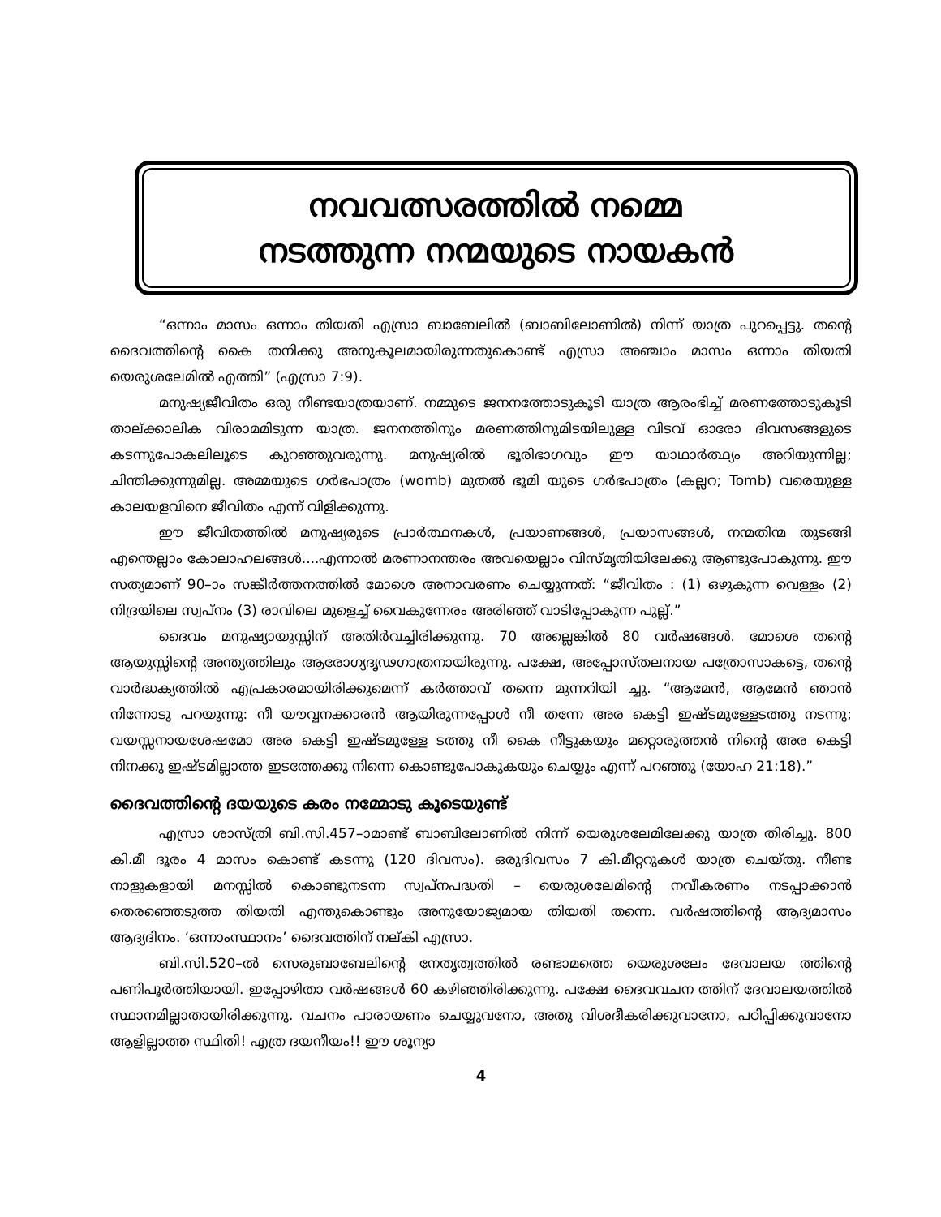നവവത്സരത്തിൽ നമ്മെ
നടത്തുന്ന നന്മയുടെ നായകൻ
“ഒന്നാം മാസം ഒന്നാം തിയതി എസ്രാ ബാബേലിൽ (ബാബിലോണിൽ) നിന്ന് യാത്ര പുറപ്പെട്ടു. തന്റെ ദൈവത്തിന്റെ കൈ തനിക്കു അനുകൂലമായിരുന്നതുകൊണ്ട് എസ്രാ അഞ്ചാം മാസം ഒന്നാം തിയതി യെരുശലേമിൽ എത്തി” (എസ്രാ 7:9).
മനുഷ്യജീവിതം ഒരു നീണ്ടയാത്രയാണ്. നമ്മുടെ ജനനത്തോടുകൂടി യാത്ര ആരംഭിച്ച് മരണത്തോടുകൂടി താല്ക്കാലിക വിരാമമിടുന്ന യാത്ര. ജനനത്തിനും മരണത്തിനുമിടയിലുള്ള വിടവ് ഓരോ ദിവസങ്ങളുടെ കടന്നുപോകലിലൂടെ കുറഞ്ഞുവരുന്നു. മനുഷ്യരിൽ ഭൂരിഭാഗവും ഈ യാഥാർത്ഥ്യം അറിയുന്നില്ല; ചിന്തിക്കുന്നുമില്ല. അമ്മയുടെ ഗർഭപാത്രം (womb) മുതൽ ഭൂമി യുടെ ഗർഭപാത്രം (കല്ലറ; Tomb) വരെയുള്ള കാലയളവിനെ ജീവിതം എന്ന് വിളിക്കുന്നു.
ഈ ജീവിതത്തിൽ മനുഷ്യരുടെ പ്രാർത്ഥനകൾ, പ്രയാണങ്ങൾ, പ്രയാസങ്ങൾ, നന്മതിന്മ തുടങ്ങി എന്തെല്ലാം കോലാഹലങ്ങൾ....എന്നാൽ മരണാനന്തരം അവയെല്ലാം വിസ്മൃതിയിലേക്കു ആണ്ടുപോകുന്നു. ഈ സത്യമാണ് 90–ാം സങ്കീർത്തനത്തിൽ മോശെ അനാവരണം ചെയ്യുന്നത്: “ജീവിതം : (1) ഒഴുകുന്ന വെള്ളം (2) നിദ്രയിലെ സ്വപ്നം (3) രാവിലെ മുളെച്ച് വൈകുന്നേരം അരിഞ്ഞ് വാടിപ്പോകുന്ന പുല്ല്.”
ദൈവം മനുഷ്യായുസ്സിന് അതിർവച്ചിരിക്കുന്നു. 70 അല്ലെങ്കിൽ 80 വർഷങ്ങൾ. മോശെ തന്റെ ആയുസ്സിന്റെ അന്ത്യത്തിലും ആരോഗ്യദൃഢഗാത്രനായിരുന്നു. പക്ഷേ, അപ്പോസ്തലനായ പത്രോസാകട്ടെ, തന്റെ വാർദ്ധക്യത്തിൽ എപ്രകാരമായിരിക്കുമെന്ന് കർത്താവ് തന്നെ മുന്നറിയി ച്ചു. “ആമേൻ, ആമേൻ ഞാൻ നിന്നോടു പറയുന്നു: നീ യൗവ്വനക്കാരൻ ആയിരുന്നപ്പോൾ നീ തന്നേ അര കെട്ടി ഇഷ്ടമുള്ളേടത്തു നടന്നു; വയസ്സനായശേഷമോ അര കെട്ടി ഇഷ്ടമുള്ളേ ടത്തു നീ കൈ നീട്ടുകയും മറ്റൊരുത്തൻ നിന്റെ അര കെട്ടി നിനക്കു ഇഷ്ടമില്ലാത്ത ഇടത്തേക്കു നിന്നെ കൊണ്ടുപോകുകയും ചെയ്യും എന്ന് പറഞ്ഞു (യോഹ 21:18).”
ദൈവത്തിന്റെ ദയയുടെ കരം നമ്മോടു കൂടെയുണ്ട്
എസ്രാ ശാസ്ത്രി ബി.സി.457–ാമാണ്ട് ബാബിലോണിൽ നിന്ന് യെരുശലേമിലേക്കു യാത്ര തിരിച്ചു. 800 കി.മീ ദൂരം 4 മാസം കൊണ്ട് കടന്നു (120 ദിവസം). ഒരുദിവസം 7 കി.മീറ്ററുകൾ യാത്ര ചെയ്തു. നീണ്ട നാളുകളായി മനസ്സിൽ കൊണ്ടുനടന്ന സ്വപ്നപദ്ധതി – യെരുശലേമിന്റെ നവീകരണം നടപ്പാക്കാൻ തെരഞ്ഞെടുത്ത തിയതി എന്തുകൊണ്ടും അനുയോജ്യമായ തിയതി തന്നെ. വർഷത്തിന്റെ ആദ്യമാസം ആദ്യദിനം. ‘ഒന്നാംസ്ഥാനം’ ദൈവത്തിന് നല്കി എസ്രാ.
ബി.സി.520–ൽ സെരുബാബേലിന്റെ നേതൃത്വത്തിൽ രണ്ടാമത്തെ യെരുശലേം ദേവാലയ ത്തിന്റെ പണിപൂർത്തിയായി. ഇപ്പോഴിതാ വർഷങ്ങൾ 60 കഴിഞ്ഞിരിക്കുന്നു. പക്ഷേ ദൈവവചന ത്തിന് ദേവാലയത്തിൽ സ്ഥാനമില്ലാതായിരിക്കുന്നു. വചനം പാരായണം ചെയ്യുവനോ, അതു വിശദീകരിക്കുവാനോ, പഠിപ്പിക്കുവാനോ ആളില്ലാത്ത സ്ഥിതി! എത്ര ദയനീയം!! ഈ ശൂന്യാ
4